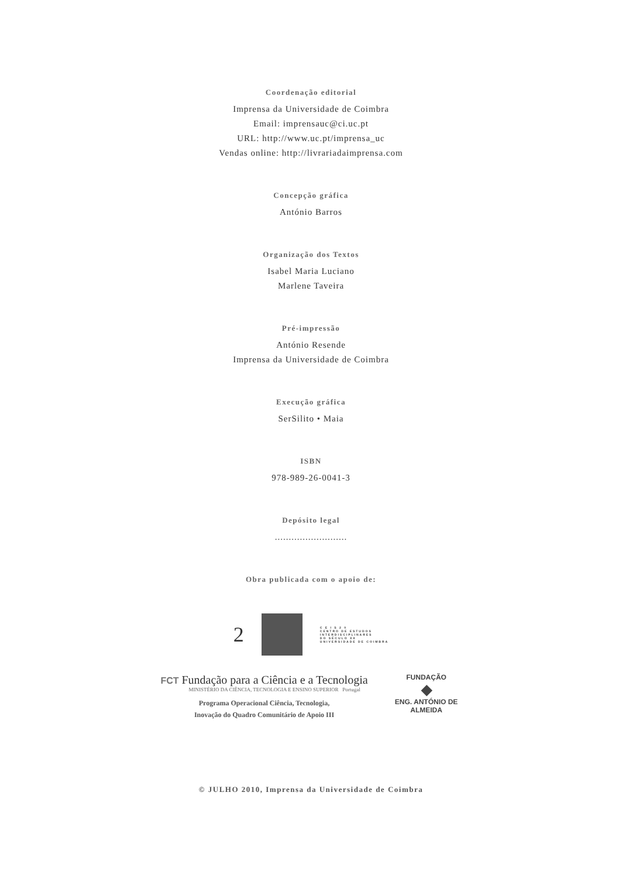Coordenação editorial
Imprensa da Universidade de Coimbra
Email: imprensauc@ci.uc.pt
URL: http://www.uc.pt/imprensa_uc
Vendas online: http://livrariadaimprensa.com
Concepção gráfica
António Barros
Organização dos Textos
Isabel Maria Luciano
Marlene Taveira
Pré-impressão
António Resende
Imprensa da Universidade de Coimbra
Execução gráfica
SerSilito • Maia
ISBN
978-989-26-0041-3
Depósito legal
..........................
Obra publicada com o apoio de:
2
C E I S 2 0
CENTRO DE ESTUDOS
INTERDISCIPLINARES
DO SÉCULO XX
UNIVERSIDADE DE COIMBRA
FCT Fundação para a Ciência e a Tecnologia
MINISTÉRIO DA CIÊNCIA, TECNOLOGIA E ENSINO SUPERIOR Portugal
Programa Operacional Ciência, Tecnologia,
Inovação do Quadro Comunitário de Apoio III
FUNDAÇÃO
◆
ENG. ANTÓNIO DE ALMEIDA
© JULHO 2010, Imprensa da Universidade de Coimbra